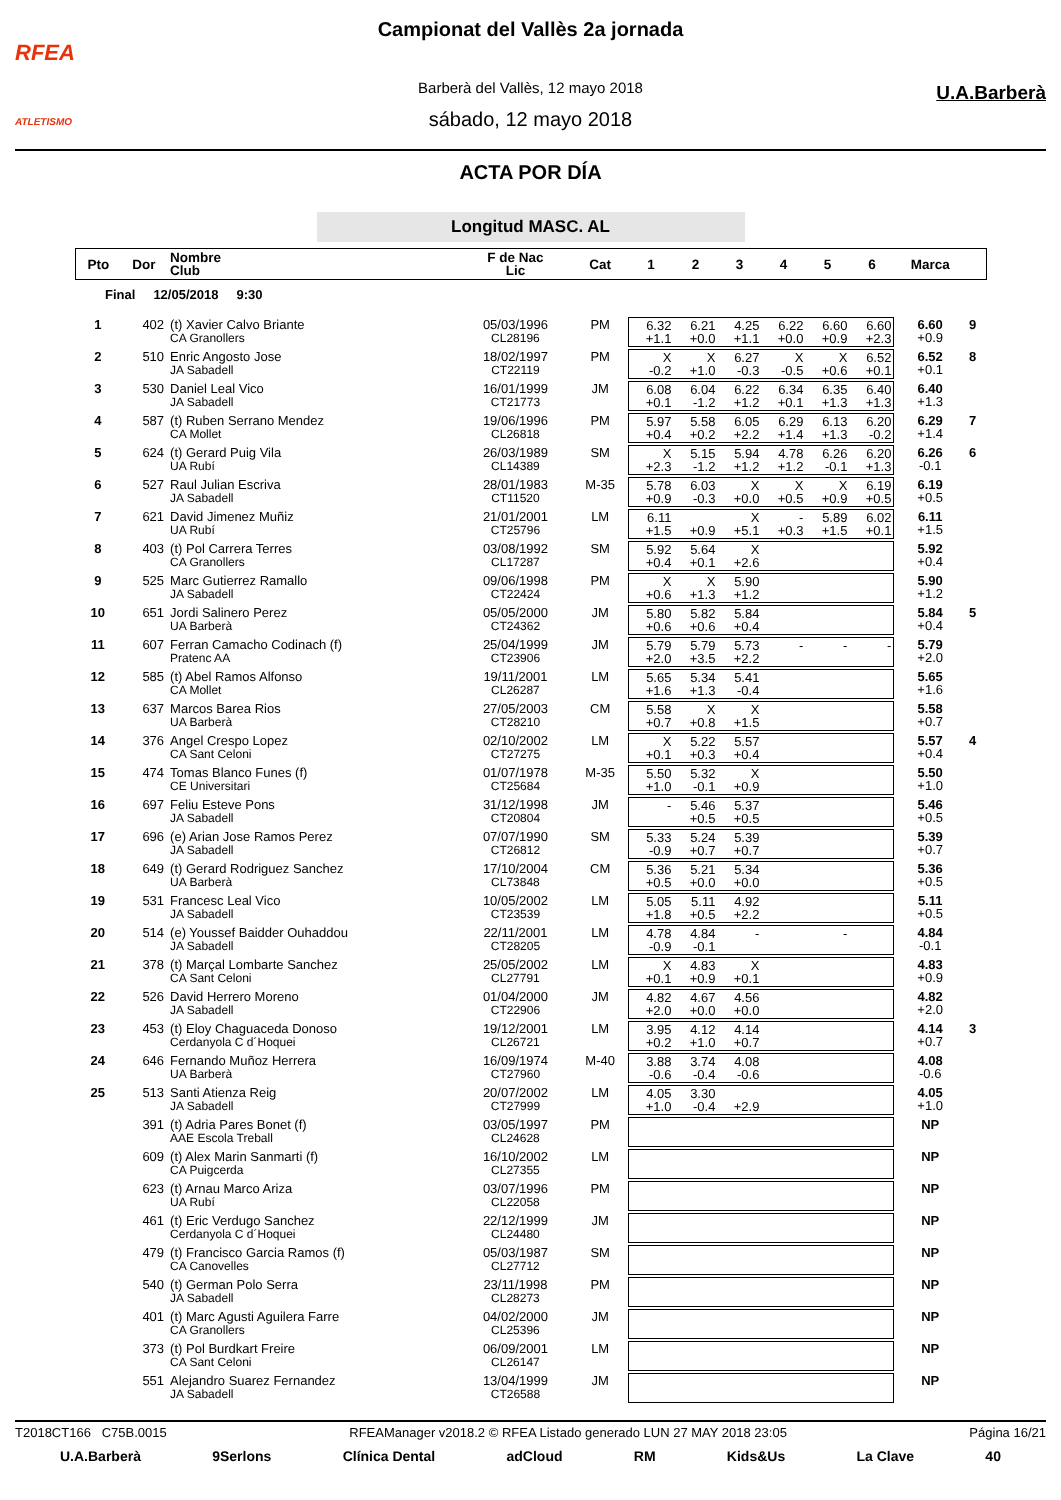RFEA
ATLETISMO
Campionat del Vallès 2a jornada
Barberà del Vallès, 12 mayo 2018
sábado, 12 mayo 2018
U.A.Barberà
ACTA POR DÍA
Longitud MASC. AL
| Pto | Dor | Nombre Club | F de Nac Lic | Cat | 1 | 2 | 3 | 4 | 5 | 6 | Marca | |
| --- | --- | --- | --- | --- | --- | --- | --- | --- | --- | --- | --- | --- |
| Final 12/05/2018 9:30 | | | | | | | | | | | | |
| 1 | 402 | (t) Xavier Calvo Briante CA Granollers | 05/03/1996 CL28196 | PM | 6.32 +1.1 | 6.21 +0.0 | 4.25 +1.1 | 6.22 +0.0 | 6.60 +0.9 | 6.60 +2.3 | 6.60 +0.9 | 9 |
| 2 | 510 | Enric Angosto Jose JA Sabadell | 18/02/1997 CT22119 | PM | X -0.2 | X +1.0 | 6.27 -0.3 | X -0.5 | X +0.6 | 6.52 +0.1 | 6.52 +0.1 | 8 |
| 3 | 530 | Daniel Leal Vico JA Sabadell | 16/01/1999 CT21773 | JM | 6.08 +0.1 | 6.04 -1.2 | 6.22 +1.2 | 6.34 +0.1 | 6.35 +1.3 | 6.40 +1.3 | 6.40 +1.3 | |
| 4 | 587 | (t) Ruben Serrano Mendez CA Mollet | 19/06/1996 CL26818 | PM | 5.97 +0.4 | 5.58 +0.2 | 6.05 +2.2 | 6.29 +1.4 | 6.13 +1.3 | 6.20 -0.2 | 6.29 +1.4 | 7 |
| 5 | 624 | (t) Gerard Puig Vila UA Rubí | 26/03/1989 CL14389 | SM | X +2.3 | 5.15 -1.2 | 5.94 +1.2 | 4.78 +1.2 | 6.26 -0.1 | 6.20 +1.3 | 6.26 -0.1 | 6 |
| 6 | 527 | Raul Julian Escriva JA Sabadell | 28/01/1983 CT11520 | M-35 | 5.78 +0.9 | 6.03 -0.3 | X +0.0 | X +0.5 | X +0.9 | 6.19 +0.5 | 6.19 +0.5 | |
| 7 | 621 | David Jimenez Muñiz UA Rubí | 21/01/2001 CT25796 | LM | 6.11 +1.5 | +0.9 | X +5.1 | - +0.3 | 5.89 +1.5 | 6.02 +0.1 | 6.11 +1.5 | |
| 8 | 403 | (t) Pol Carrera Terres CA Granollers | 03/08/1992 CL17287 | SM | 5.92 +0.4 | 5.64 +0.1 | X +2.6 | | | | 5.92 +0.4 | |
| 9 | 525 | Marc Gutierrez Ramallo JA Sabadell | 09/06/1998 CT22424 | PM | X +0.6 | X +1.3 | 5.90 +1.2 | | | | 5.90 +1.2 | |
| 10 | 651 | Jordi Salinero Perez UA Barberà | 05/05/2000 CT24362 | JM | 5.80 +0.6 | 5.82 +0.6 | 5.84 +0.4 | | | | 5.84 +0.4 | 5 |
| 11 | 607 | Ferran Camacho Codinach (f) Pratenc AA | 25/04/1999 CT23906 | JM | 5.79 +2.0 | 5.79 +3.5 | 5.73 +2.2 | - | - | - | 5.79 +2.0 | |
| 12 | 585 | (t) Abel Ramos Alfonso CA Mollet | 19/11/2001 CL26287 | LM | 5.65 +1.6 | 5.34 +1.3 | 5.41 -0.4 | | | | 5.65 +1.6 | |
| 13 | 637 | Marcos Barea Rios UA Barberà | 27/05/2003 CT28210 | CM | 5.58 +0.7 | X +0.8 | X +1.5 | | | | 5.58 +0.7 | |
| 14 | 376 | Angel Crespo Lopez CA Sant Celoni | 02/10/2002 CT27275 | LM | X +0.1 | 5.22 +0.3 | 5.57 +0.4 | | | | 5.57 +0.4 | 4 |
| 15 | 474 | Tomas Blanco Funes (f) CE Universitari | 01/07/1978 CT25684 | M-35 | 5.50 +1.0 | 5.32 -0.1 | X +0.9 | | | | 5.50 +1.0 | |
| 16 | 697 | Feliu Esteve Pons JA Sabadell | 31/12/1998 CT20804 | JM | - | 5.46 +0.5 | 5.37 +0.5 | | | | 5.46 +0.5 | |
| 17 | 696 | (e) Arian Jose Ramos Perez JA Sabadell | 07/07/1990 CT26812 | SM | 5.33 -0.9 | 5.24 +0.7 | 5.39 +0.7 | | | | 5.39 +0.7 | |
| 18 | 649 | (t) Gerard Rodriguez Sanchez UA Barberà | 17/10/2004 CL73848 | CM | 5.36 +0.5 | 5.21 +0.0 | 5.34 +0.0 | | | | 5.36 +0.5 | |
| 19 | 531 | Francesc Leal Vico JA Sabadell | 10/05/2002 CT23539 | LM | 5.05 +1.8 | 5.11 +0.5 | 4.92 +2.2 | | | | 5.11 +0.5 | |
| 20 | 514 | (e) Youssef Baidder Ouhaddou JA Sabadell | 22/11/2001 CT28205 | LM | 4.78 -0.9 | 4.84 -0.1 | - | | - | | 4.84 -0.1 | |
| 21 | 378 | (t) Marçal Lombarte Sanchez CA Sant Celoni | 25/05/2002 CL27791 | LM | X +0.1 | 4.83 +0.9 | X +0.1 | | | | 4.83 +0.9 | |
| 22 | 526 | David Herrero Moreno JA Sabadell | 01/04/2000 CT22906 | JM | 4.82 +2.0 | 4.67 +0.0 | 4.56 +0.0 | | | | 4.82 +2.0 | |
| 23 | 453 | (t) Eloy Chaguaceda Donoso Cerdanyola C d´Hoquei | 19/12/2001 CL26721 | LM | 3.95 +0.2 | 4.12 +1.0 | 4.14 +0.7 | | | | 4.14 +0.7 | 3 |
| 24 | 646 | Fernando Muñoz Herrera UA Barberà | 16/09/1974 CT27960 | M-40 | 3.88 -0.6 | 3.74 -0.4 | 4.08 -0.6 | | | | 4.08 -0.6 | |
| 25 | 513 | Santi Atienza Reig JA Sabadell | 20/07/2002 CT27999 | LM | 4.05 +1.0 | 3.30 -0.4 | +2.9 | | | | 4.05 +1.0 | |
| | 391 | (t) Adria Pares Bonet (f) AAE Escola Treball | 03/05/1997 CL24628 | PM | | | | | | | NP | |
| | 609 | (t) Alex Marin Sanmarti (f) CA Puigcerda | 16/10/2002 CL27355 | LM | | | | | | | NP | |
| | 623 | (t) Arnau Marco Ariza UA Rubí | 03/07/1996 CL22058 | PM | | | | | | | NP | |
| | 461 | (t) Eric Verdugo Sanchez Cerdanyola C d´Hoquei | 22/12/1999 CL24480 | JM | | | | | | | NP | |
| | 479 | (t) Francisco Garcia Ramos (f) CA Canovelles | 05/03/1987 CL27712 | SM | | | | | | | NP | |
| | 540 | (t) German Polo Serra JA Sabadell | 23/11/1998 CL28273 | PM | | | | | | | NP | |
| | 401 | (t) Marc Agusti Aguilera Farre CA Granollers | 04/02/2000 CL25396 | JM | | | | | | | NP | |
| | 373 | (t) Pol Burdkart Freire CA Sant Celoni | 06/09/2001 CL26147 | LM | | | | | | | NP | |
| | 551 | Alejandro Suarez Fernandez JA Sabadell | 13/04/1999 CT26588 | JM | | | | | | | NP | |
T2018CT166 C75B.0015 RFEAManager v2018.2 © RFEA Listado generado LUN 27 MAY 2018 23:05 Página 16/21
U.A.Barberà 9Serlons Clínica Dental adCloud RM Kids&Us La Clave 40